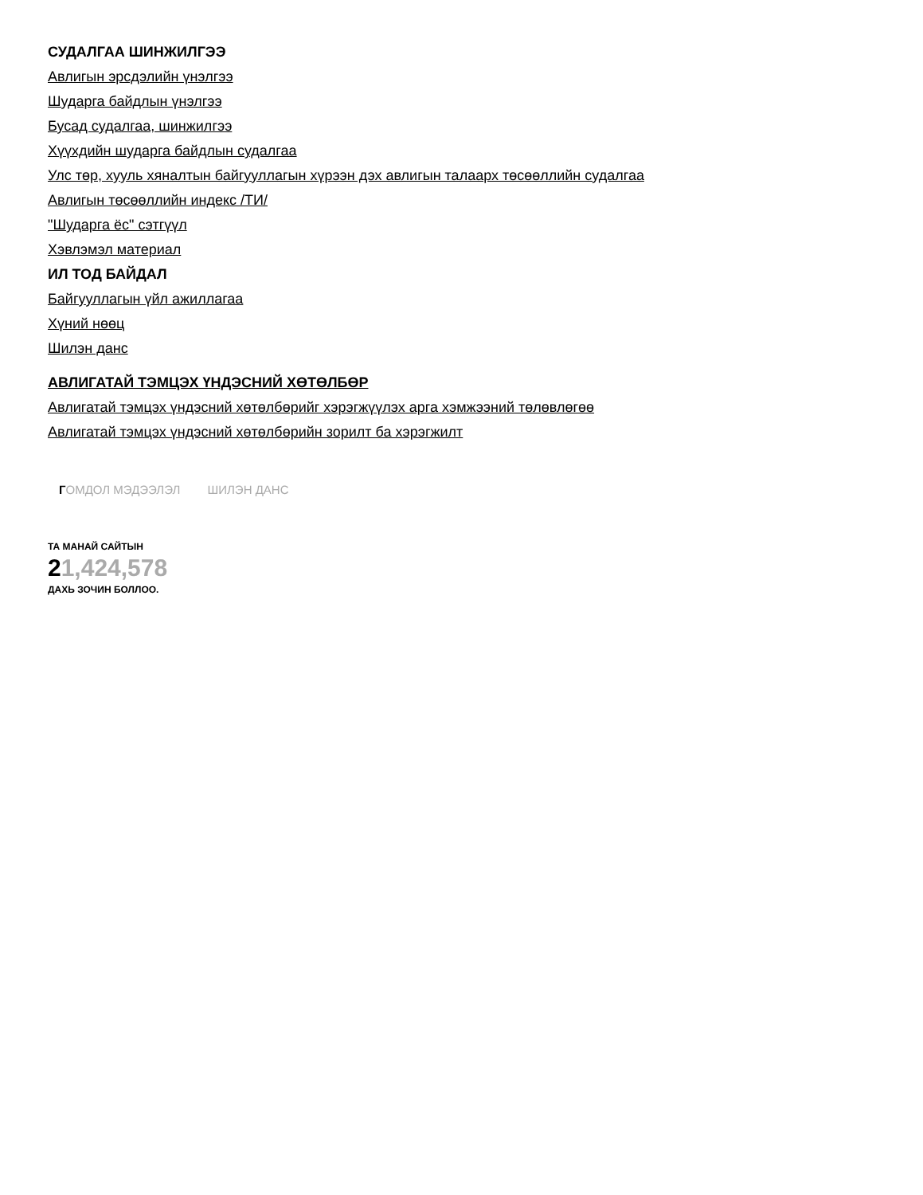СУДАЛГАА ШИНЖИЛГЭЭ
Авлигын эрсдэлийн үнэлгээ
Шударга байдлын үнэлгээ
Бусад судалгаа, шинжилгээ
Хүүхдийн шударга байдлын судалгаа
Улс төр, хууль хяналтын байгууллагын хүрээн дэх авлигын талаарх төсөөллийн судалгаа
Авлигын төсөөллийн индекс /ТИ/
"Шударга ёс" сэтгүүл
Хэвлэмэл материал
ИЛ ТОД БАЙДАЛ
Байгууллагын үйл ажиллагаа
Хүний нөөц
Шилэн данс
АВЛИГАТАЙ ТЭМЦЭХ ҮНДЭСНИЙ ХӨТӨЛБӨР
Авлигатай тэмцэх үндэсний хөтөлбөрийг хэрэгжүүлэх арга хэмжээний төлөвлөгөө
Авлигатай тэмцэх үндэсний хөтөлбөрийн зорилт ба хэрэгжилт
ГОМДОЛ МЭДЭЭЛЭЛ ШИЛЭН ДАНС
ТА МАНАЙ САЙТЫН
21,424,578
ДАХЬ ЗОЧИН БОЛЛОО.